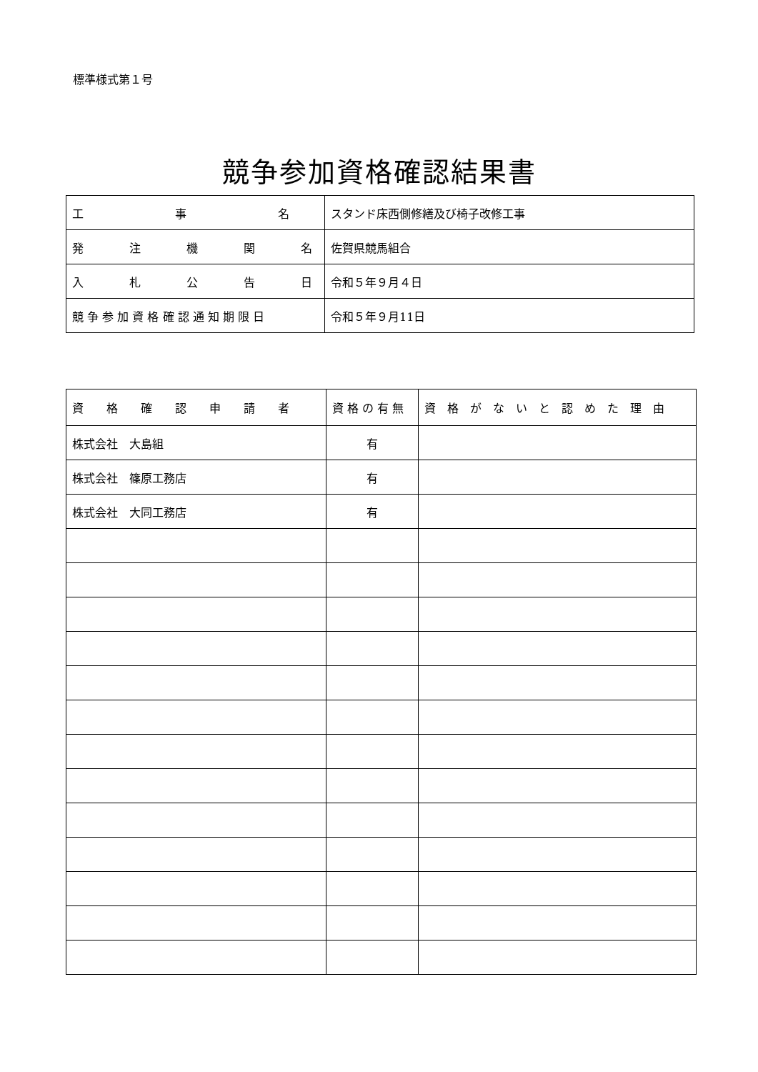標準様式第１号
競争参加資格確認結果書
| 工 事 名 | スタンド床西側修繕及び椅子改修工事 |
| 発 注 機 関 名 | 佐賀県競馬組合 |
| 入 札 公 告 日 | 令和５年９月４日 |
| 競 争 参 加 資 格 確 認 通 知 期 限 日 | 令和５年９月11日 |
| 資 格 確 認 申 請 者 | 資 格 の 有 無 | 資 格 が な い と 認 め た 理 由 |
| --- | --- | --- |
| 株式会社 大島組 | 有 | |
| 株式会社 篠原工務店 | 有 | |
| 株式会社 大同工務店 | 有 | |